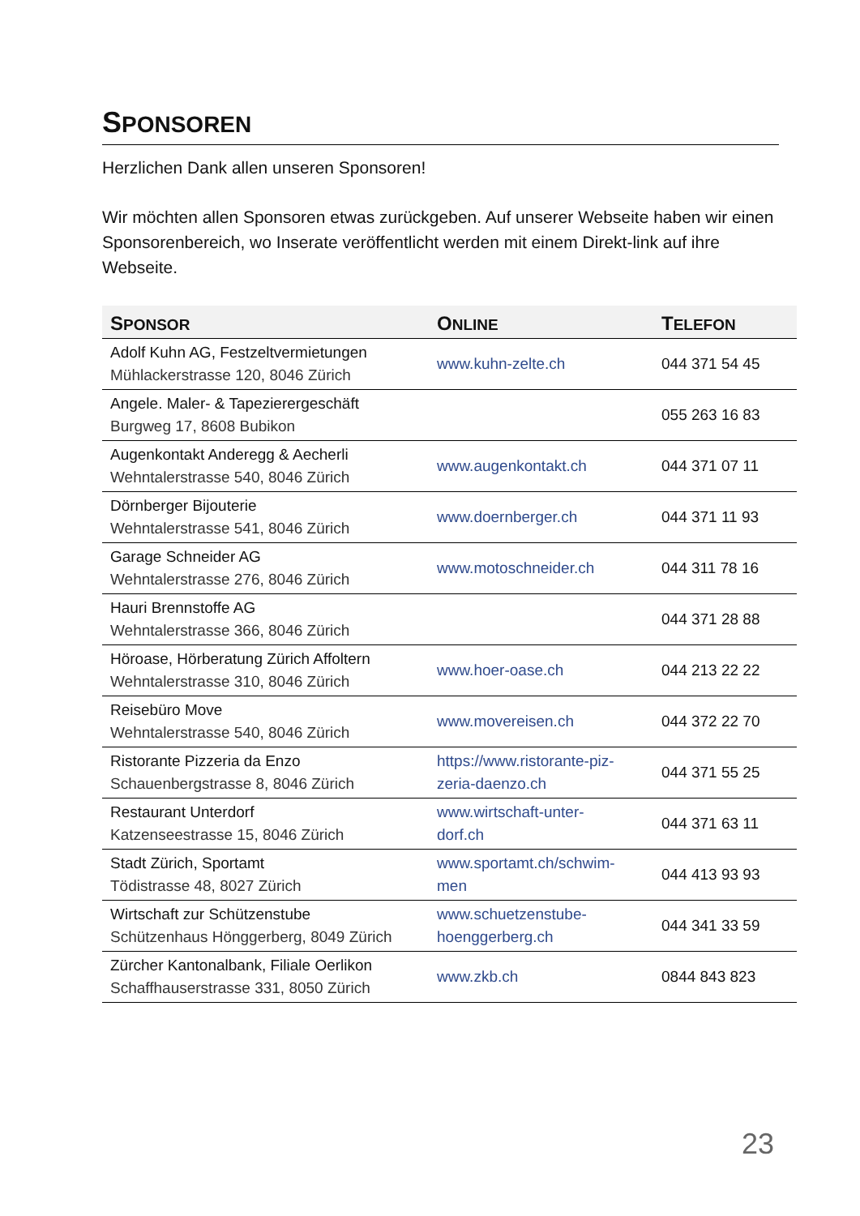SPONSOREN
Herzlichen Dank allen unseren Sponsoren!
Wir möchten allen Sponsoren etwas zurückgeben. Auf unserer Webseite haben wir einen Sponsorenbereich, wo Inserate veröffentlicht werden mit einem Direkt-link auf ihre Webseite.
| S PONSOR | O NLINE | T ELEFON |
| --- | --- | --- |
| Adolf Kuhn AG, Festzeltvermietungen Mühlackerstrasse 120, 8046 Zürich | www.kuhn-zelte.ch | 044 371 54 45 |
| Angele. Maler- & Tapezierergeschäft Burgweg 17, 8608 Bubikon | | 055 263 16 83 |
| Augenkontakt Anderegg & Aecherli Wehntalerstrasse 540, 8046 Zürich | www.augenkontakt.ch | 044 371 07 11 |
| Dörnberger Bijouterie Wehntalerstrasse 541, 8046 Zürich | www.doernberger.ch | 044 371 11 93 |
| Garage Schneider AG Wehntalerstrasse 276, 8046 Zürich | www.motoschneider.ch | 044 311 78 16 |
| Hauri Brennstoffe AG Wehntalerstrasse 366, 8046 Zürich | | 044 371 28 88 |
| Höroase, Hörberatung Zürich Affoltern Wehntalerstrasse 310, 8046 Zürich | www.hoer-oase.ch | 044 213 22 22 |
| Reisebüro Move Wehntalerstrasse 540, 8046 Zürich | www.movereisen.ch | 044 372 22 70 |
| Ristorante Pizzeria da Enzo Schauenbergstrasse 8, 8046 Zürich | https://www.ristorante-piz- zeria-daenzo.ch | 044 371 55 25 |
| Restaurant Unterdorf Katzenseestrasse 15, 8046 Zürich | www.wirtschaft-unter- dorf.ch | 044 371 63 11 |
| Stadt Zürich, Sportamt Tödistrasse 48, 8027 Zürich | www.sportamt.ch/schwim- men | 044 413 93 93 |
| Wirtschaft zur Schützenstube Schützenhaus Hönggerberg, 8049 Zürich | www.schuetzenstube- hoenggerberg.ch | 044 341 33 59 |
| Zürcher Kantonalbank, Filiale Oerlikon Schaffhauserstrasse 331, 8050 Zürich | www.zkb.ch | 0844 843 823 |
23